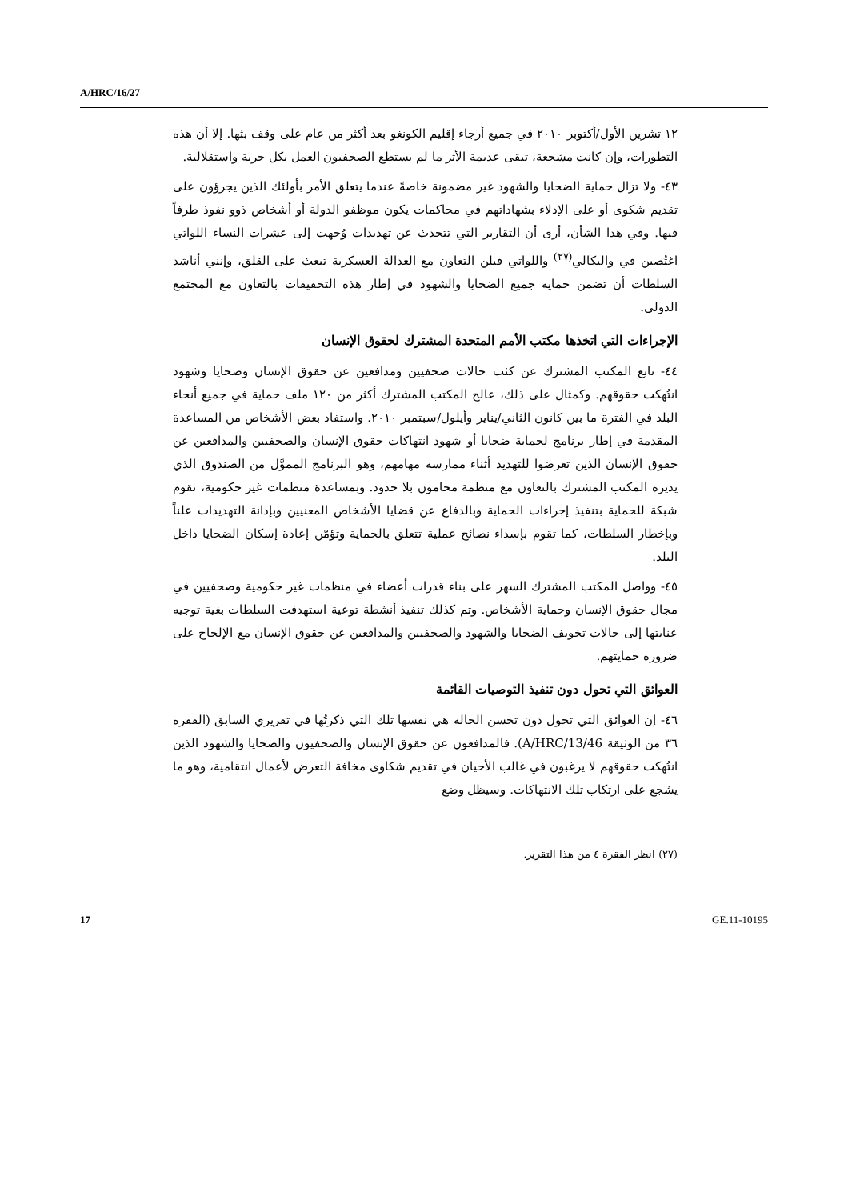A/HRC/16/27
١٢ تشرين الأول/أكتوبر ٢٠١٠ في جميع أرجاء إقليم الكونغو بعد أكثر من عام على وقف بثها. إلا أن هذه التطورات، وإن كانت مشجعة، تبقى عديمة الأثر ما لم يستطع الصحفيون العمل بكل حرية واستقلالية.
٤٣- ولا تزال حماية الضحايا والشهود غير مضمونة خاصةً عندما يتعلق الأمر بأولئك الذين يجرؤون على تقديم شكوى أو على الإدلاء بشهاداتهم في محاكمات يكون موظفو الدولة أو أشخاص ذوو نفوذ طرفاً فيها. وفي هذا الشأن، أرى أن التقارير التي تتحدث عن تهديدات وُجهت إلى عشرات النساء اللواتي اغتُصبن في واليكالي<sup>(٢٧)</sup> واللواتي قبلن التعاون مع العدالة العسكرية تبعث على القلق، وإنني أناشد السلطات أن تضمن حماية جميع الضحايا والشهود في إطار هذه التحقيقات بالتعاون مع المجتمع الدولي.
الإجراءات التي اتخذها مكتب الأمم المتحدة المشترك لحقوق الإنسان
٤٤- تابع المكتب المشترك عن كثب حالات صحفيين ومدافعين عن حقوق الإنسان وضحايا وشهود انتُهكت حقوقهم. وكمثال على ذلك، عالج المكتب المشترك أكثر من ١٢٠ ملف حماية في جميع أنحاء البلد في الفترة ما بين كانون الثاني/يناير وأيلول/سبتمبر ٢٠١٠. واستفاد بعض الأشخاص من المساعدة المقدمة في إطار برنامج لحماية ضحايا أو شهود انتهاكات حقوق الإنسان والصحفيين والمدافعين عن حقوق الإنسان الذين تعرضوا للتهديد أثناء ممارسة مهامهم، وهو البرنامج المموَّل من الصندوق الذي يديره المكتب المشترك بالتعاون مع منظمة محامون بلا حدود. وبمساعدة منظمات غير حكومية، تقوم شبكة للحماية بتنفيذ إجراءات الحماية وبالدفاع عن قضايا الأشخاص المعنيين وبإدانة التهديدات علناً وبإخطار السلطات، كما تقوم بإسداء نصائح عملية تتعلق بالحماية وتؤمّن إعادة إسكان الضحايا داخل البلد.
٤٥- وواصل المكتب المشترك السهر على بناء قدرات أعضاء في منظمات غير حكومية وصحفيين في مجال حقوق الإنسان وحماية الأشخاص. وتم كذلك تنفيذ أنشطة توعية استهدفت السلطات بغية توجيه عنايتها إلى حالات تخويف الضحايا والشهود والصحفيين والمدافعين عن حقوق الإنسان مع الإلحاح على ضرورة حمايتهم.
العوائق التي تحول دون تنفيذ التوصيات القائمة
٤٦- إن العوائق التي تحول دون تحسن الحالة هي نفسها تلك التي ذكرتُها في تقريري السابق (الفقرة ٣٦ من الوثيقة A/HRC/13/46). فالمدافعون عن حقوق الإنسان والصحفيون والضحايا والشهود الذين انتُهكت حقوقهم لا يرغبون في غالب الأحيان في تقديم شكاوى مخافة التعرض لأعمال انتقامية، وهو ما يشجع على ارتكاب تلك الانتهاكات. وسيظل وضع
(٢٧) انظر الفقرة ٤ من هذا التقرير.
17 GE.11-10195